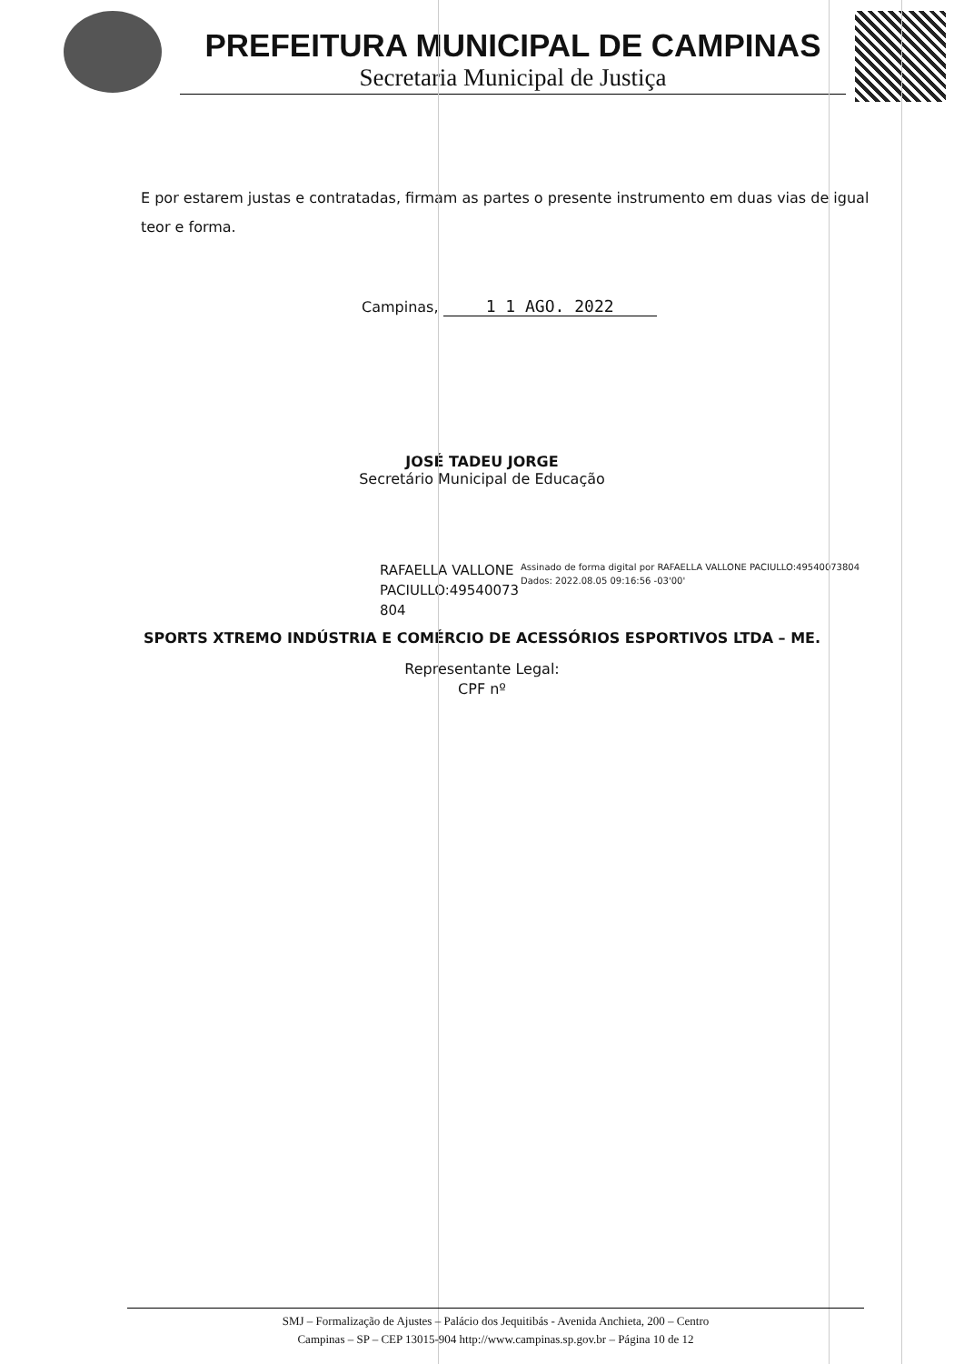PREFEITURA MUNICIPAL DE CAMPINAS
Secretaria Municipal de Justiça
E por estarem justas e contratadas, firmam as partes o presente instrumento em duas vias de igual teor e forma.
Campinas, 1 1 AGO. 2022
JOSÉ TADEU JORGE
Secretário Municipal de Educação
RAFAELLA VALLONE PACIULLO:49540073 804
Assinado de forma digital por RAFAELLA VALLONE PACIULLO:49540073804
Dados: 2022.08.05 09:16:56 -03'00'
SPORTS XTREMO INDÚSTRIA E COMÉRCIO DE ACESSÓRIOS ESPORTIVOS LTDA – ME.
Representante Legal:
CPF nº
SMJ – Formalização de Ajustes – Palácio dos Jequitibás - Avenida Anchieta, 200 – Centro
Campinas – SP – CEP 13015-904 http://www.campinas.sp.gov.br – Página 10 de 12